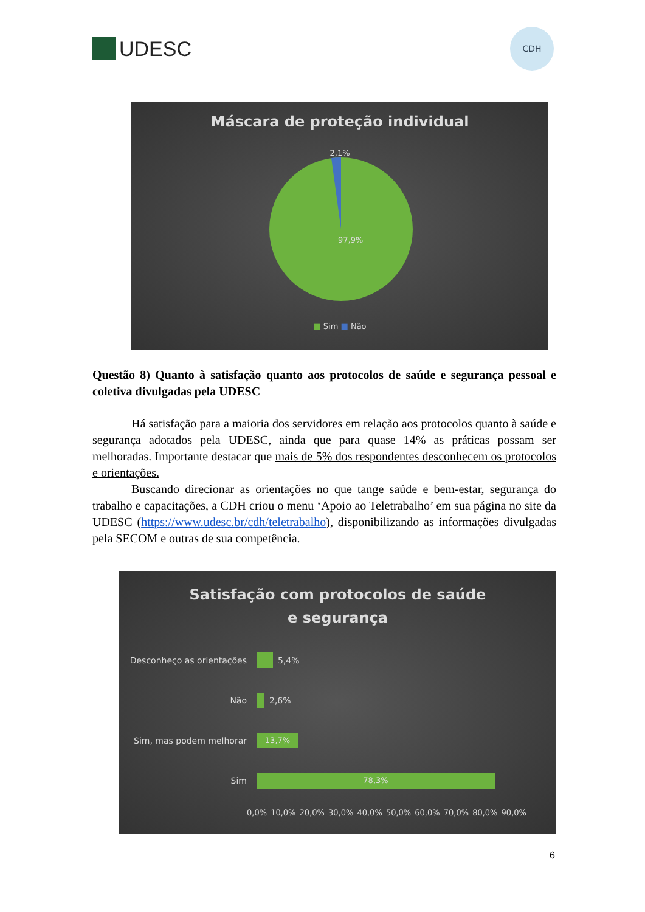UDESC
CDH
Máscara de proteção individual
2,1%
97,9%
■ Sim ■ Não
Questão 8) Quanto à satisfação quanto aos protocolos de saúde e segurança pessoal e coletiva divulgadas pela UDESC
Há satisfação para a maioria dos servidores em relação aos protocolos quanto à saúde e segurança adotados pela UDESC, ainda que para quase 14% as práticas possam ser melhoradas. Importante destacar que mais de 5% dos respondentes desconhecem os protocolos e orientações.
Buscando direcionar as orientações no que tange saúde e bem-estar, segurança do trabalho e capacitações, a CDH criou o menu ‘Apoio ao Teletrabalho’ em sua página no site da UDESC (https://www.udesc.br/cdh/teletrabalho), disponibilizando as informações divulgadas pela SECOM e outras de sua competência.
Satisfação com protocolos de saúde
e segurança
Desconheço as orientações 5,4%
Não 2,6%
Sim, mas podem melhorar
13,7%
Sim
78,3%
0,0% 10,0% 20,0% 30,0% 40,0% 50,0% 60,0% 70,0% 80,0% 90,0%
6